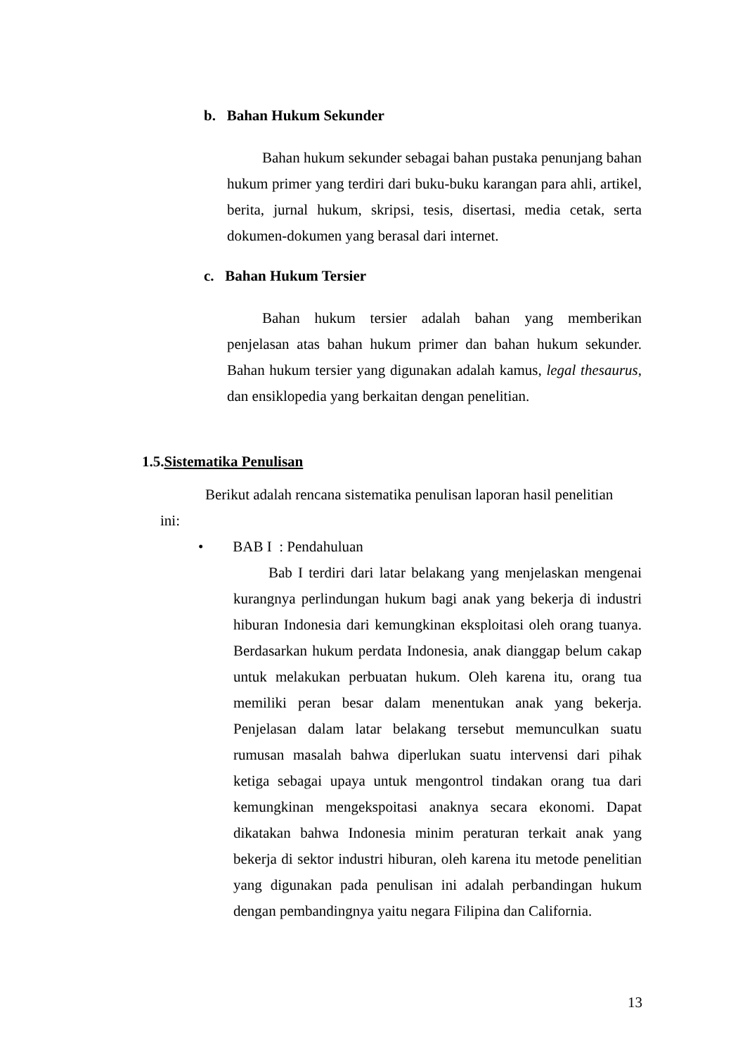b. Bahan Hukum Sekunder
Bahan hukum sekunder sebagai bahan pustaka penunjang bahan hukum primer yang terdiri dari buku-buku karangan para ahli, artikel, berita, jurnal hukum, skripsi, tesis, disertasi, media cetak, serta dokumen-dokumen yang berasal dari internet.
c. Bahan Hukum Tersier
Bahan hukum tersier adalah bahan yang memberikan penjelasan atas bahan hukum primer dan bahan hukum sekunder. Bahan hukum tersier yang digunakan adalah kamus, legal thesaurus, dan ensiklopedia yang berkaitan dengan penelitian.
1.5.Sistematika Penulisan
Berikut adalah rencana sistematika penulisan laporan hasil penelitian
ini:
• BAB I : Pendahuluan
Bab I terdiri dari latar belakang yang menjelaskan mengenai kurangnya perlindungan hukum bagi anak yang bekerja di industri hiburan Indonesia dari kemungkinan eksploitasi oleh orang tuanya. Berdasarkan hukum perdata Indonesia, anak dianggap belum cakap untuk melakukan perbuatan hukum. Oleh karena itu, orang tua memiliki peran besar dalam menentukan anak yang bekerja. Penjelasan dalam latar belakang tersebut memunculkan suatu rumusan masalah bahwa diperlukan suatu intervensi dari pihak ketiga sebagai upaya untuk mengontrol tindakan orang tua dari kemungkinan mengekspoitasi anaknya secara ekonomi. Dapat dikatakan bahwa Indonesia minim peraturan terkait anak yang bekerja di sektor industri hiburan, oleh karena itu metode penelitian yang digunakan pada penulisan ini adalah perbandingan hukum dengan pembandingnya yaitu negara Filipina dan California.
13